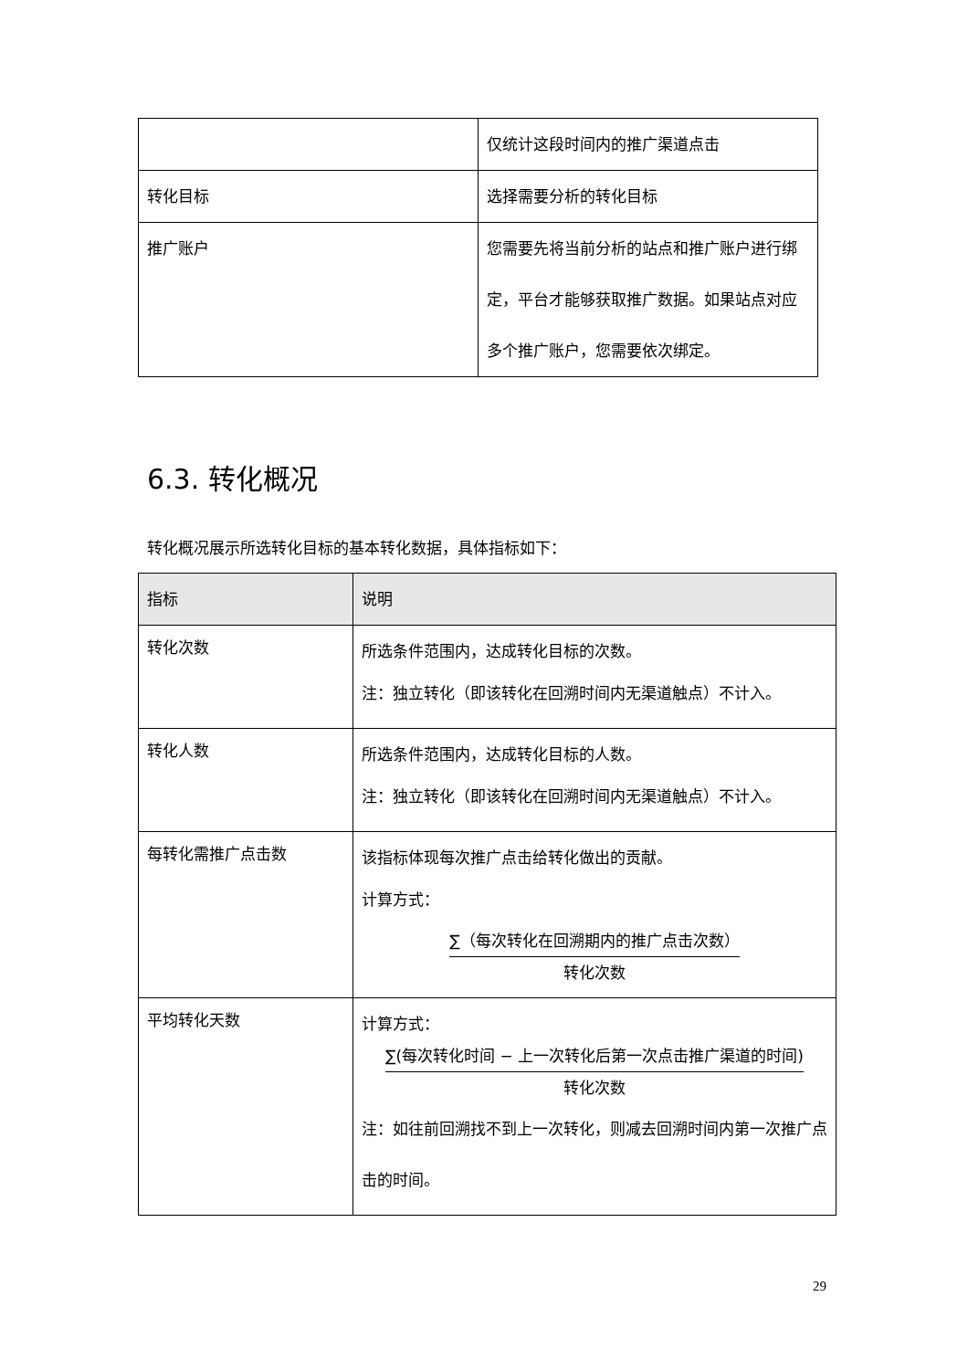| | 仅统计这段时间内的推广渠道点击 |
| 转化目标 | 选择需要分析的转化目标 |
| 推广账户 | 您需要先将当前分析的站点和推广账户进行绑定，平台才能够获取推广数据。如果站点对应多个推广账户，您需要依次绑定。 |
6.3. 转化概况
转化概况展示所选转化目标的基本转化数据，具体指标如下：
| 指标 | 说明 |
| --- | --- |
| 转化次数 | 所选条件范围内，达成转化目标的次数。 注：独立转化（即该转化在回溯时间内无渠道触点）不计入。 |
| 转化人数 | 所选条件范围内，达成转化目标的人数。 注：独立转化（即该转化在回溯时间内无渠道触点）不计入。 |
| 每转化需推广点击数 | 该指标体现每次推广点击给转化做出的贡献。 计算方式： ∑（每次转化在回溯期内的推广点击次数） 转化次数 |
| 平均转化天数 | 计算方式： ∑(每次转化时间 − 上一次转化后第一次点击推广渠道的时间) 转化次数 注：如往前回溯找不到上一次转化，则减去回溯时间内第一次推广点击的时间。 |
29